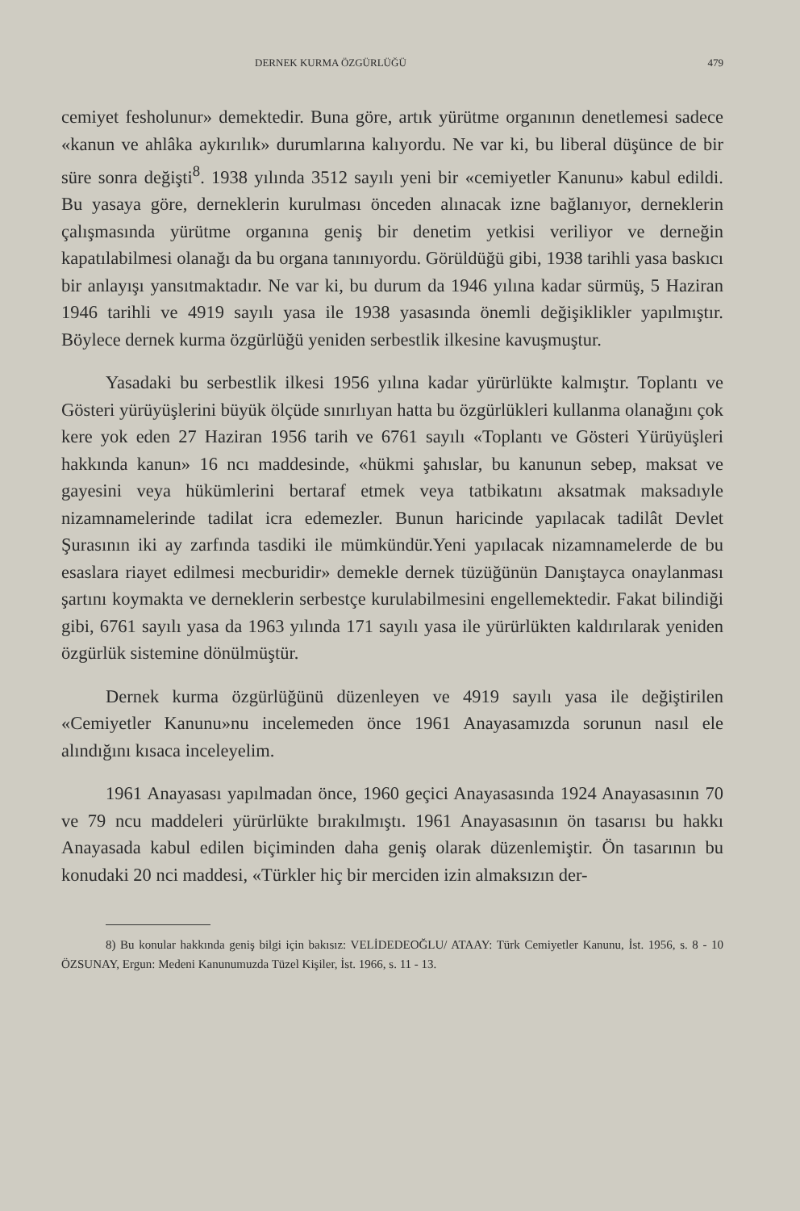DERNEK KURMA ÖZGÜRLÜĞÜ 479
cemiyet fesholunur» demektedir. Buna göre, artık yürütme organının denetlemesi sadece «kanun ve ahlâka aykırılık» durumlarına kalıyordu. Ne var ki, bu liberal düşünce de bir süre sonra değişti<sup>8</sup>. 1938 yılında 3512 sayılı yeni bir «cemiyetler Kanunu» kabul edildi. Bu yasaya göre, derneklerin kurulması önceden alınacak izne bağlanıyor, derneklerin çalışmasında yürütme organına geniş bir denetim yetkisi veriliyor ve derneğin kapatılabilmesi olanağı da bu organa tanınıyordu. Görüldüğü gibi, 1938 tarihli yasa baskıcı bir anlayışı yansıtmaktadır. Ne var ki, bu durum da 1946 yılına kadar sürmüş, 5 Haziran 1946 tarihli ve 4919 sayılı yasa ile 1938 yasasında önemli değişiklikler yapılmıştır. Böylece dernek kurma özgürlüğü yeniden serbestlik ilkesine kavuşmuştur.
Yasadaki bu serbestlik ilkesi 1956 yılına kadar yürürlükte kalmıştır. Toplantı ve Gösteri yürüyüşlerini büyük ölçüde sınırlıyan hatta bu özgürlükleri kullanma olanağını çok kere yok eden 27 Haziran 1956 tarih ve 6761 sayılı «Toplantı ve Gösteri Yürüyüşleri hakkında kanun» 16 ncı maddesinde, «hükmi şahıslar, bu kanunun sebep, maksat ve gayesini veya hükümlerini bertaraf etmek veya tatbikatını aksatmak maksadıyle nizamnamelerinde tadilat icra edemezler. Bunun haricinde yapılacak tadilât Devlet Şurasının iki ay zarfında tasdiki ile mümkündür.Yeni yapılacak nizamnamelerde de bu esaslara riayet edilmesi mecburidir» demekle dernek tüzüğünün Danıştayca onaylanması şartını koymakta ve derneklerin serbestçe kurulabilmesini engellemektedir. Fakat bilindiği gibi, 6761 sayılı yasa da 1963 yılında 171 sayılı yasa ile yürürlükten kaldırılarak yeniden özgürlük sistemine dönülmüştür.
Dernek kurma özgürlüğünü düzenleyen ve 4919 sayılı yasa ile değiştirilen «Cemiyetler Kanunu»nu incelemeden önce 1961 Anayasamızda sorunun nasıl ele alındığını kısaca inceleyelim.
1961 Anayasası yapılmadan önce, 1960 geçici Anayasasında 1924 Anayasasının 70 ve 79 ncu maddeleri yürürlükte bırakılmıştı. 1961 Anayasasının ön tasarısı bu hakkı Anayasada kabul edilen biçiminden daha geniş olarak düzenlemiştir. Ön tasarının bu konudaki 20 nci maddesi, «Türkler hiç bir merciden izin almaksızın der-
8) Bu konular hakkında geniş bilgi için bakısız: VELİDEDEOĞLU/ ATAAY: Türk Cemiyetler Kanunu, İst. 1956, s. 8 - 10 ÖZSUNAY, Ergun: Medeni Kanunumuzda Tüzel Kişiler, İst. 1966, s. 11 - 13.